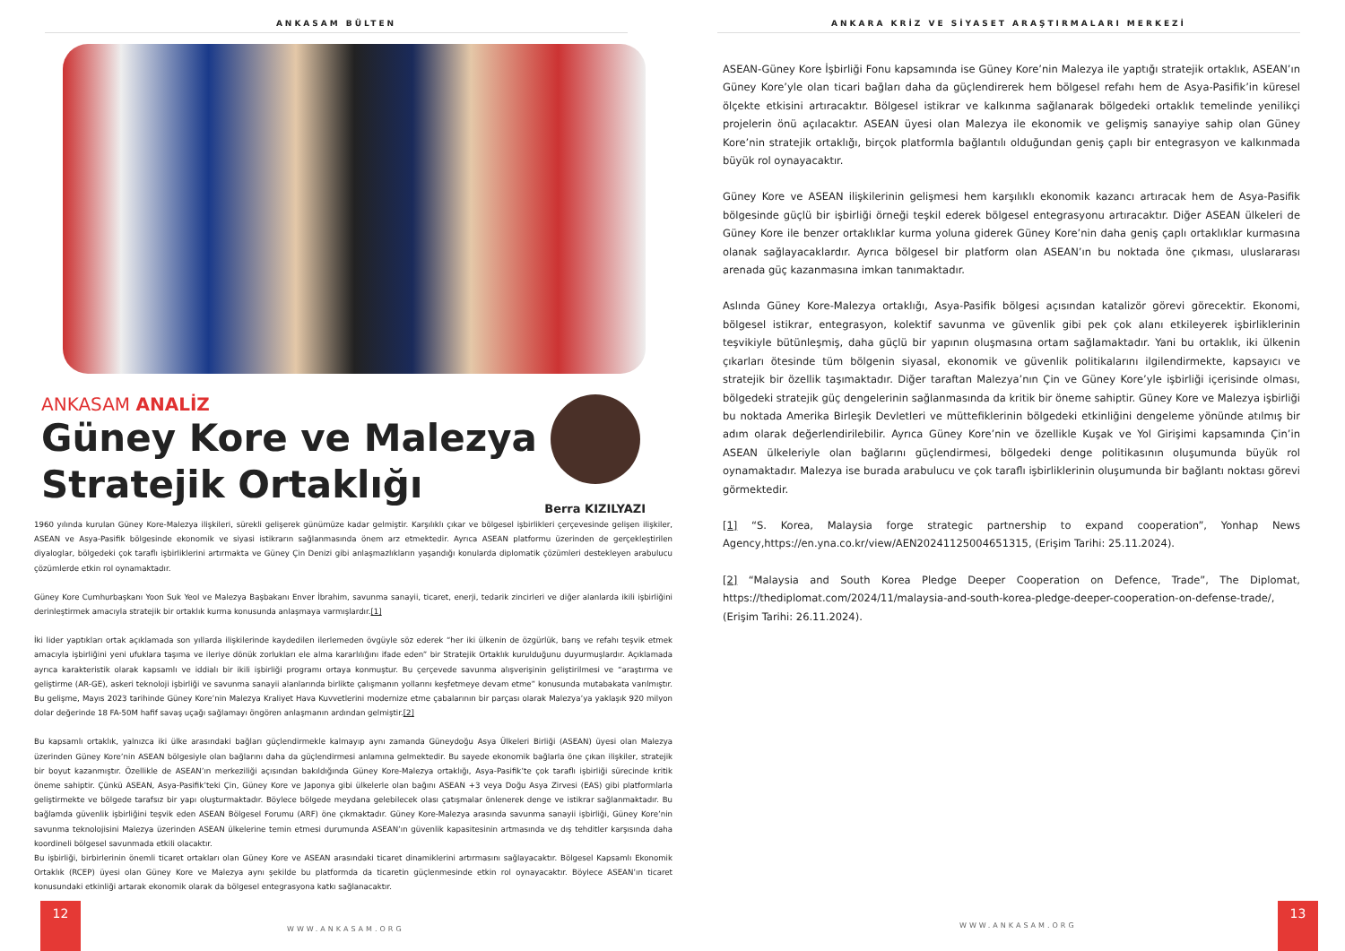ANKASAM BÜLTEN
ANKASAM ANALİZ
Güney Kore ve Malezya Stratejik Ortaklığı
Berra KIZILYAZI
1960 yılında kurulan Güney Kore-Malezya ilişkileri, sürekli gelişerek günümüze kadar gelmiştir. Karşılıklı çıkar ve bölgesel işbirlikleri çerçevesinde gelişen ilişkiler, ASEAN ve Asya-Pasifik bölgesinde ekonomik ve siyasi istikrarın sağlanmasında önem arz etmektedir. Ayrıca ASEAN platformu üzerinden de gerçekleştirilen diyaloglar, bölgedeki çok taraflı işbirliklerini artırmakta ve Güney Çin Denizi gibi anlaşmazlıkların yaşandığı konularda diplomatik çözümleri destekleyen arabulucu çözümlerde etkin rol oynamaktadır.
Güney Kore Cumhurbaşkanı Yoon Suk Yeol ve Malezya Başbakanı Enver İbrahim, savunma sanayii, ticaret, enerji, tedarik zincirleri ve diğer alanlarda ikili işbirliğini derinleştirmek amacıyla stratejik bir ortaklık kurma konusunda anlaşmaya varmışlardır.[1]
İki lider yaptıkları ortak açıklamada son yıllarda ilişkilerinde kaydedilen ilerlemeden övgüyle söz ederek “her iki ülkenin de özgürlük, barış ve refahı teşvik etmek amacıyla işbirliğini yeni ufuklara taşıma ve ileriye dönük zorlukları ele alma kararlılığını ifade eden” bir Stratejik Ortaklık kurulduğunu duyurmuşlardır. Açıklamada ayrıca karakteristik olarak kapsamlı ve iddialı bir ikili işbirliği programı ortaya konmuştur. Bu çerçevede savunma alışverişinin geliştirilmesi ve “araştırma ve geliştirme (AR-GE), askeri teknoloji işbirliği ve savunma sanayii alanlarında birlikte çalışmanın yollarını keşfetmeye devam etme” konusunda mutabakata varılmıştır. Bu gelişme, Mayıs 2023 tarihinde Güney Kore’nin Malezya Kraliyet Hava Kuvvetlerini modernize etme çabalarının bir parçası olarak Malezya’ya yaklaşık 920 milyon dolar değerinde 18 FA-50M hafif savaş uçağı sağlamayı öngören anlaşmanın ardından gelmiştir.[2]
Bu kapsamlı ortaklık, yalnızca iki ülke arasındaki bağları güçlendirmekle kalmayıp aynı zamanda Güneydoğu Asya Ülkeleri Birliği (ASEAN) üyesi olan Malezya üzerinden Güney Kore’nin ASEAN bölgesiyle olan bağlarını daha da güçlendirmesi anlamına gelmektedir. Bu sayede ekonomik bağlarla öne çıkan ilişkiler, stratejik bir boyut kazanmıştır. Özellikle de ASEAN’ın merkeziliği açısından bakıldığında Güney Kore-Malezya ortaklığı, Asya-Pasifik’te çok taraflı işbirliği sürecinde kritik öneme sahiptir. Çünkü ASEAN, Asya-Pasifik’teki Çin, Güney Kore ve Japonya gibi ülkelerle olan bağını ASEAN +3 veya Doğu Asya Zirvesi (EAS) gibi platformlarla geliştirmekte ve bölgede tarafsız bir yapı oluşturmaktadır. Böylece bölgede meydana gelebilecek olası çatışmalar önlenerek denge ve istikrar sağlanmaktadır. Bu bağlamda güvenlik işbirliğini teşvik eden ASEAN Bölgesel Forumu (ARF) öne çıkmaktadır. Güney Kore-Malezya arasında savunma sanayii işbirliği, Güney Kore’nin savunma teknolojisini Malezya üzerinden ASEAN ülkelerine temin etmesi durumunda ASEAN’ın güvenlik kapasitesinin artmasında ve dış tehditler karşısında daha koordineli bölgesel savunmada etkili olacaktır.
Bu işbirliği, birbirlerinin önemli ticaret ortakları olan Güney Kore ve ASEAN arasındaki ticaret dinamiklerini artırmasını sağlayacaktır. Bölgesel Kapsamlı Ekonomik Ortaklık (RCEP) üyesi olan Güney Kore ve Malezya aynı şekilde bu platformda da ticaretin güçlenmesinde etkin rol oynayacaktır. Böylece ASEAN’ın ticaret konusundaki etkinliği artarak ekonomik olarak da bölgesel entegrasyona katkı sağlanacaktır.
12
WWW.ANKASAM.ORG
ANKARA KRİZ VE SİYASET ARAŞTIRMALARI MERKEZİ
ASEAN-Güney Kore İşbirliği Fonu kapsamında ise Güney Kore’nin Malezya ile yaptığı stratejik ortaklık, ASEAN’ın Güney Kore’yle olan ticari bağları daha da güçlendirerek hem bölgesel refahı hem de Asya-Pasifik’in küresel ölçekte etkisini artıracaktır. Bölgesel istikrar ve kalkınma sağlanarak bölgedeki ortaklık temelinde yenilikçi projelerin önü açılacaktır. ASEAN üyesi olan Malezya ile ekonomik ve gelişmiş sanayiye sahip olan Güney Kore’nin stratejik ortaklığı, birçok platformla bağlantılı olduğundan geniş çaplı bir entegrasyon ve kalkınmada büyük rol oynayacaktır.
Güney Kore ve ASEAN ilişkilerinin gelişmesi hem karşılıklı ekonomik kazancı artıracak hem de Asya-Pasifik bölgesinde güçlü bir işbirliği örneği teşkil ederek bölgesel entegrasyonu artıracaktır. Diğer ASEAN ülkeleri de Güney Kore ile benzer ortaklıklar kurma yoluna giderek Güney Kore’nin daha geniş çaplı ortaklıklar kurmasına olanak sağlayacaklardır. Ayrıca bölgesel bir platform olan ASEAN’ın bu noktada öne çıkması, uluslararası arenada güç kazanmasına imkan tanımaktadır.
Aslında Güney Kore-Malezya ortaklığı, Asya-Pasifik bölgesi açısından katalizör görevi görecektir. Ekonomi, bölgesel istikrar, entegrasyon, kolektif savunma ve güvenlik gibi pek çok alanı etkileyerek işbirliklerinin teşvikiyle bütünleşmiş, daha güçlü bir yapının oluşmasına ortam sağlamaktadır. Yani bu ortaklık, iki ülkenin çıkarları ötesinde tüm bölgenin siyasal, ekonomik ve güvenlik politikalarını ilgilendirmekte, kapsayıcı ve stratejik bir özellik taşımaktadır. Diğer taraftan Malezya’nın Çin ve Güney Kore’yle işbirliği içerisinde olması, bölgedeki stratejik güç dengelerinin sağlanmasında da kritik bir öneme sahiptir. Güney Kore ve Malezya işbirliği bu noktada Amerika Birleşik Devletleri ve müttefiklerinin bölgedeki etkinliğini dengeleme yönünde atılmış bir adım olarak değerlendirilebilir. Ayrıca Güney Kore’nin ve özellikle Kuşak ve Yol Girişimi kapsamında Çin’in ASEAN ülkeleriyle olan bağlarını güçlendirmesi, bölgedeki denge politikasının oluşumunda büyük rol oynamaktadır. Malezya ise burada arabulucu ve çok taraflı işbirliklerinin oluşumunda bir bağlantı noktası görevi görmektedir.
[1] “S. Korea, Malaysia forge strategic partnership to expand cooperation”, Yonhap News Agency,https://en.yna.co.kr/view/AEN20241125004651315, (Erişim Tarihi: 25.11.2024).
[2] “Malaysia and South Korea Pledge Deeper Cooperation on Defence, Trade”, The Diplomat, https://thediplomat.com/2024/11/malaysia-and-south-korea-pledge-deeper-cooperation-on-defense-trade/, (Erişim Tarihi: 26.11.2024).
WWW.ANKASAM.ORG
13